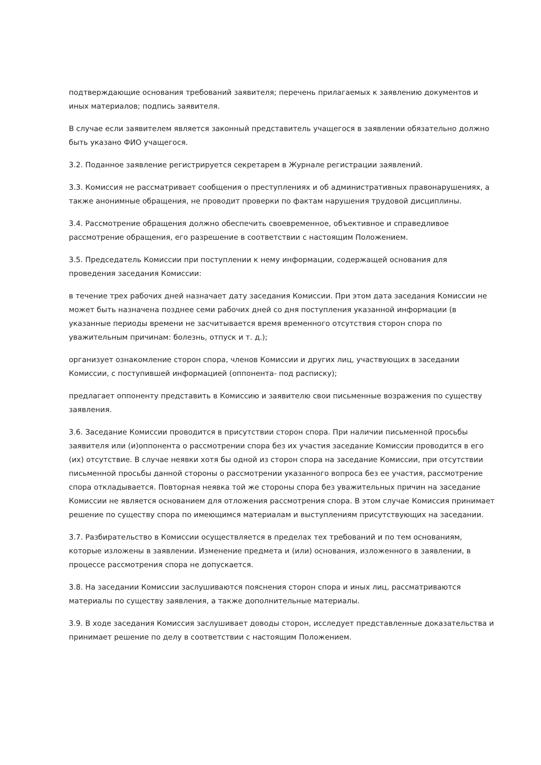подтверждающие основания требований заявителя; перечень прилагаемых к заявлению документов и иных материалов; подпись заявителя.
В случае если заявителем является законный представитель учащегося в заявлении обязательно должно быть указано ФИО учащегося.
3.2. Поданное заявление регистрируется секретарем в Журнале регистрации заявлений.
3.3. Комиссия не рассматривает сообщения о преступлениях и об административных правонарушениях, а также анонимные обращения, не проводит проверки по фактам нарушения трудовой дисциплины.
3.4. Рассмотрение обращения должно обеспечить своевременное, объективное и справедливое рассмотрение обращения, его разрешение в соответствии с настоящим Положением.
3.5. Председатель Комиссии при поступлении к нему информации, содержащей основания для проведения заседания Комиссии:
в течение трех рабочих дней назначает дату заседания Комиссии. При этом дата заседания Комиссии не может быть назначена позднее семи рабочих дней со дня поступления указанной информации (в указанные периоды времени не засчитывается время временного отсутствия сторон спора по уважительным причинам: болезнь, отпуск и т. д.);
организует ознакомление сторон спора, членов Комиссии и других лиц, участвующих в заседании Комиссии, с поступившей информацией (оппонента- под расписку);
предлагает оппоненту представить в Комиссию и заявителю свои письменные возражения по существу заявления.
3.6. Заседание Комиссии проводится в присутствии сторон спора. При наличии письменной просьбы заявителя или (и)оппонента о рассмотрении спора без их участия заседание Комиссии проводится в его (их) отсутствие. В случае неявки хотя бы одной из сторон спора на заседание Комиссии, при отсутствии письменной просьбы данной стороны о рассмотрении указанного вопроса без ее участия, рассмотрение спора откладывается. Повторная неявка той же стороны спора без уважительных причин на заседание Комиссии не является основанием для отложения рассмотрения спора. В этом случае Комиссия принимает решение по существу спора по имеющимся материалам и выступлениям присутствующих на заседании.
3.7. Разбирательство в Комиссии осуществляется в пределах тех требований и по тем основаниям, которые изложены в заявлении. Изменение предмета и (или) основания, изложенного в заявлении, в процессе рассмотрения спора не допускается.
3.8. На заседании Комиссии заслушиваются пояснения сторон спора и иных лиц, рассматриваются материалы по существу заявления, а также дополнительные материалы.
3.9. В ходе заседания Комиссия заслушивает доводы сторон, исследует представленные доказательства и принимает решение по делу в соответствии с настоящим Положением.